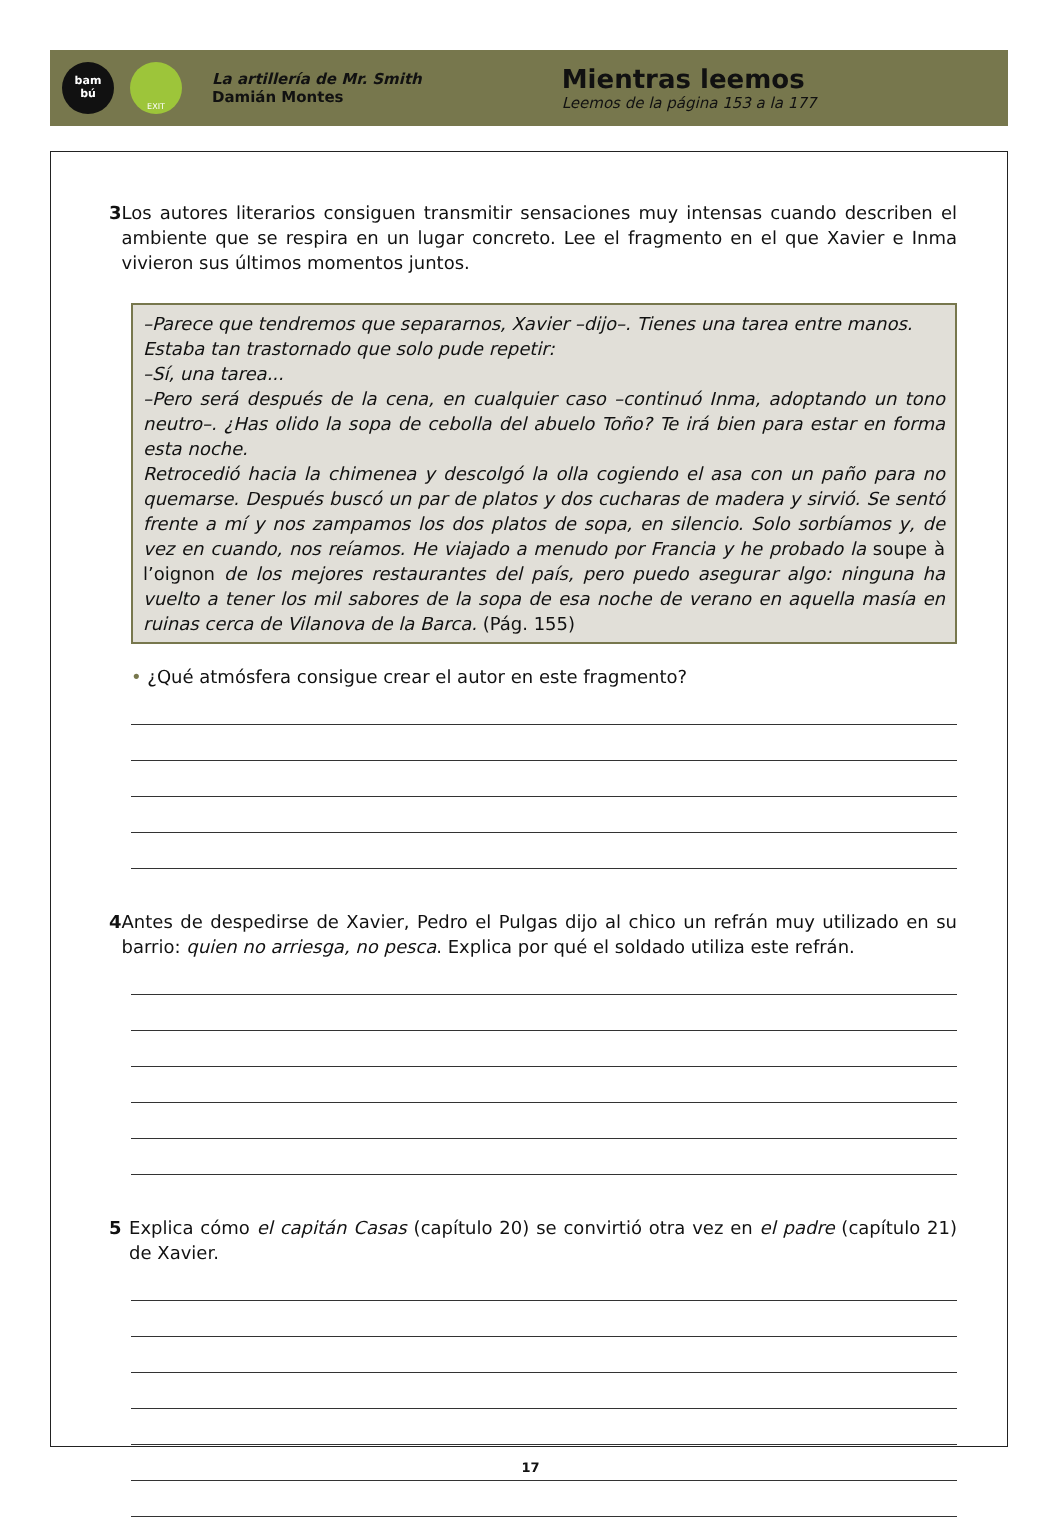bam
bú
EXIT
La artillería de Mr. Smith
Damián Montes
Mientras leemos
Leemos de la página 153 a la 177
3 Los autores literarios consiguen transmitir sensaciones muy intensas cuando describen el ambiente que se respira en un lugar concreto. Lee el fragmento en el que Xavier e Inma vivieron sus últimos momentos juntos.
–Parece que tendremos que separarnos, Xavier –dijo–. Tienes una tarea entre manos.
Estaba tan trastornado que solo pude repetir:
–Sí, una tarea...
–Pero será después de la cena, en cualquier caso –continuó Inma, adoptando un tono neutro–. ¿Has olido la sopa de cebolla del abuelo Toño? Te irá bien para estar en forma esta noche.
Retrocedió hacia la chimenea y descolgó la olla cogiendo el asa con un paño para no quemarse. Después buscó un par de platos y dos cucharas de madera y sirvió. Se sentó frente a mí y nos zampamos los dos platos de sopa, en silencio. Solo sorbíamos y, de vez en cuando, nos reíamos. He viajado a menudo por Francia y he probado la soupe à l’oignon de los mejores restaurantes del país, pero puedo asegurar algo: ninguna ha vuelto a tener los mil sabores de la sopa de esa noche de verano en aquella masía en ruinas cerca de Vilanova de la Barca. (Pág. 155)
• ¿Qué atmósfera consigue crear el autor en este fragmento?
4 Antes de despedirse de Xavier, Pedro el Pulgas dijo al chico un refrán muy utilizado en su barrio: quien no arriesga, no pesca. Explica por qué el soldado utiliza este refrán.
5 Explica cómo el capitán Casas (capítulo 20) se convirtió otra vez en el padre (capítulo 21) de Xavier.
17